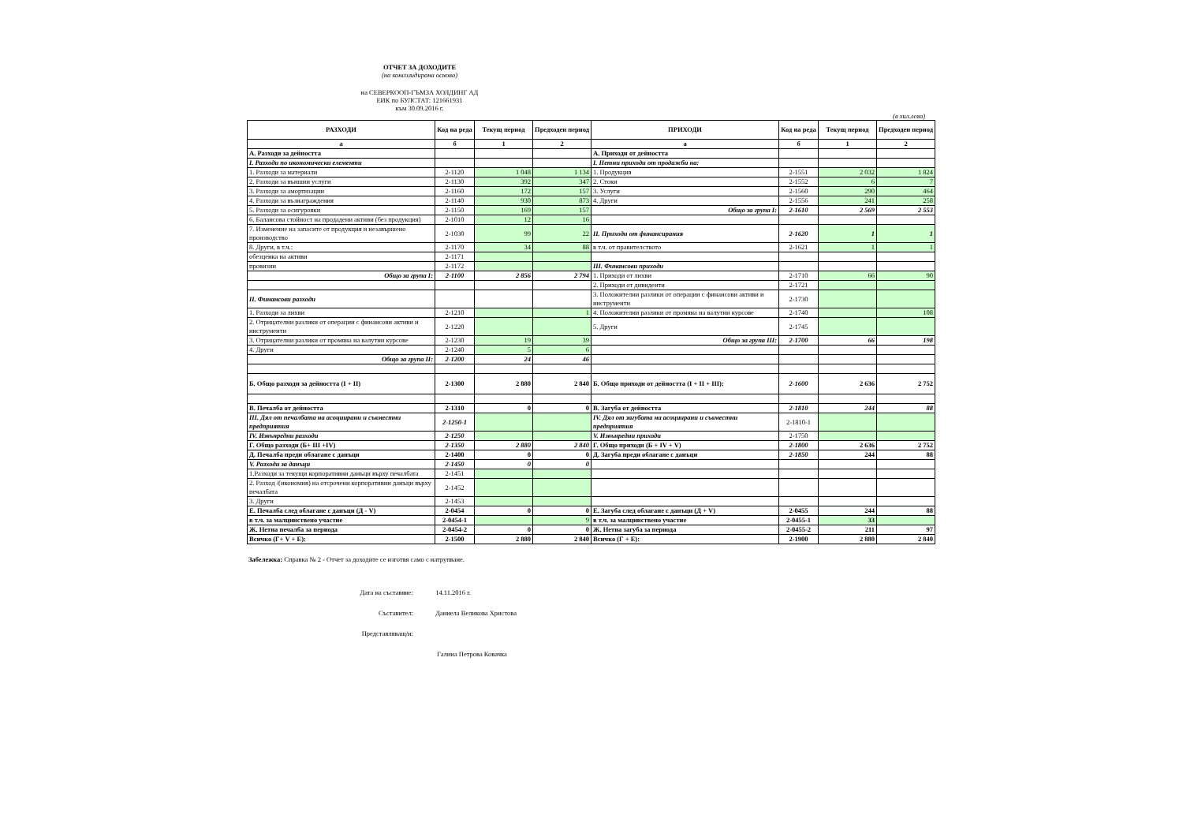ОТЧЕТ ЗА ДОХОДИТЕ
(на консолидирана основа)
на СЕВЕРКООП-ГЪМЗА ХОЛДИНГ АД
ЕИК по БУЛСТАТ: 121661931
към 30.09.2016 г.
(в хил.лева)
| РАЗХОДИ | Код на реда | Текущ период | Предходен период | ПРИХОДИ | Код на реда | Текущ период | Предходен период |
| --- | --- | --- | --- | --- | --- | --- | --- |
| а | б | 1 | 2 | а | б | 1 | 2 |
| А. Разходи за дейността | | | | А. Приходи от дейността | | | |
| I. Разходи по икономически елементи | | | | I. Нетни приходи от продажби на: | | | |
| 1. Разходи за материали | 2-1120 | 1 048 | 1 134 | 1. Продукция | 2-1551 | 2 032 | 1 824 |
| 2. Разходи за външни услуги | 2-1130 | 392 | 347 | 2. Стоки | 2-1552 | 6 | 7 |
| 3. Разходи за амортизации | 2-1160 | 172 | 157 | 3. Услуги | 2-1560 | 290 | 464 |
| 4. Разходи за възнаграждения | 2-1140 | 930 | 873 | 4. Други | 2-1556 | 241 | 258 |
| 5. Разходи за осигуровки | 2-1150 | 169 | 157 | Общо за група I: | 2-1610 | 2 569 | 2 553 |
| 6. Балансова стойност на продадени активи (без продукция) | 2-1010 | 12 | 16 | | | | |
| 7. Изменение на запасите от продукция и незавършено производство | 2-1030 | 99 | 22 | II. Приходи от финансирания | 2-1620 | 1 | 1 |
| 8. Други, в т.ч.: | 2-1170 | 34 | 88 | в т.ч. от правителството | 2-1621 | 1 | 1 |
| обезценка на активи | 2-1171 | | | | | | |
| провизии | 2-1172 | | | III. Финансови приходи | | | |
| Общо за група I: | 2-1100 | 2 856 | 2 794 | 1. Приходи от лихви | 2-1710 | 66 | 90 |
| | | | | 2. Приходи от дивиденти | 2-1721 | | |
| II. Финансови разходи | | | | 3. Положителни разлики от операции с финансови активи и инструменти | 2-1730 | | |
| 1. Разходи за лихви | 2-1210 | | 1 | 4. Положителни разлики от промяна на валутни курсове | 2-1740 | | 108 |
| 2. Отрицателни разлики от операции с финансови активи и инструменти | 2-1220 | | | 5. Други | 2-1745 | | |
| 3. Отрицателни разлики от промяна на валутни курсове | 2-1230 | 19 | 39 | Общо за група III: | 2-1700 | 66 | 198 |
| 4. Други | 2-1240 | 5 | 6 | | | | |
| Общо за група II: | 2-1200 | 24 | 46 | | | | |
| Б. Общо разходи за дейността (I + II) | 2-1300 | 2 880 | 2 840 | Б. Общо приходи от дейността (I + II + III): | 2-1600 | 2 636 | 2 752 |
| В. Печалба от дейността | 2-1310 | 0 | 0 | В. Загуба от дейността | 2-1810 | 244 | 88 |
| III. Дял от печалбата на асоциирани и съвместни предприятия | 2-1250-1 | | | IV. Дял от загубата на асоциирани и съвместни предприятия | 2-1810-1 | | |
| IV. Извънредни разходи | 2-1250 | | | V. Извънредни приходи | 2-1750 | | |
| Г. Общо разходи (Б+ III +IV) | 2-1350 | 2 880 | 2 840 | Г. Общо приходи (Б + IV + V) | 2-1800 | 2 636 | 2 752 |
| Д. Печалба преди облагане с данъци | 2-1400 | 0 | 0 | Д. Загуба преди облагане с данъци | 2-1850 | 244 | 88 |
| V. Разходи за данъци | 2-1450 | 0 | 0 | | | | |
| 1.Разходи за текущи корпоративни данъци върху печалбата | 2-1451 | | | | | | |
| 2. Разход /(икономия) на отсрочени корпоративни данъци върху печалбата | 2-1452 | | | | | | |
| 3. Други | 2-1453 | | | | | | |
| Е. Печалба след облагане с данъци (Д - V) | 2-0454 | 0 | 0 | Е. Загуба след облагане с данъци (Д + V) | 2-0455 | 244 | 88 |
| в т.ч. за малцинствено участие | 2-0454-1 | | 9 | в т.ч. за малцинствено участие | 2-0455-1 | 33 | |
| Ж. Нетна печалба за периода | 2-0454-2 | 0 | 0 | Ж. Нетна загуба за периода | 2-0455-2 | 211 | 97 |
| Всичко (Г+ V + Е): | 2-1500 | 2 880 | 2 840 | Всичко (Г + Е): | 2-1900 | 2 880 | 2 840 |
Забележка: Справка № 2 - Отчет за доходите се изготвя само с натрупване.
Дата на съставяне: 14.11.2016 г.
Съставител: Даниела Великова Христова
Представляващ/и:
Галина Петрова Ковачка